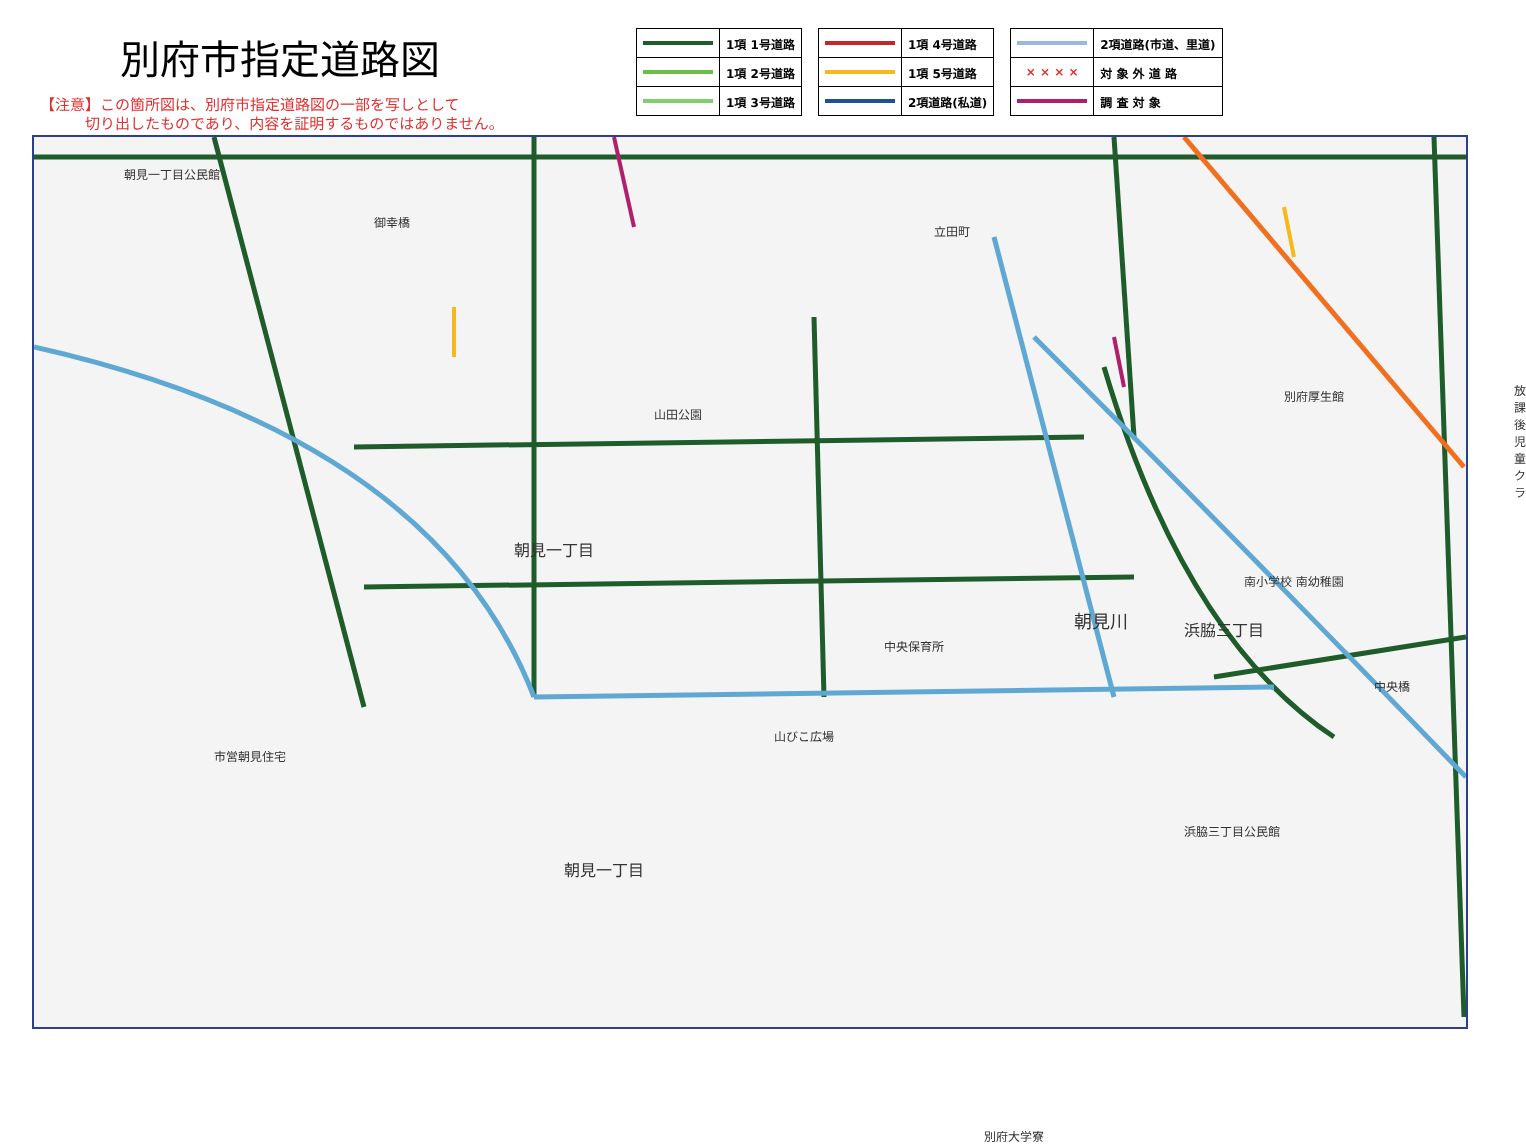別府市指定道路図
【注意】この箇所図は、別府市指定道路図の一部を写しとして
　　　切り出したものであり、内容を証明するものではありません。
| | 1項 1号道路 |
| | 1項 2号道路 |
| | 1項 3号道路 |
| | 1項 4号道路 |
| | 1項 5号道路 |
| | 2項道路(私道) |
| | 2項道路(市道、里道) |
| × × × × | 対 象 外 道 路 |
| | 調 査 対 象 |
朝見一丁目公民館
御幸橋
立田町
別府厚生館
山田公園
放課後児童クラ
南小学校 南幼稚園
朝見川
朝見一丁目
浜脇三丁目
山びこ広場
別府大学寮
朝見一丁目
市営朝見住宅
浜脇三丁目公民館
中央保育所
中央橋